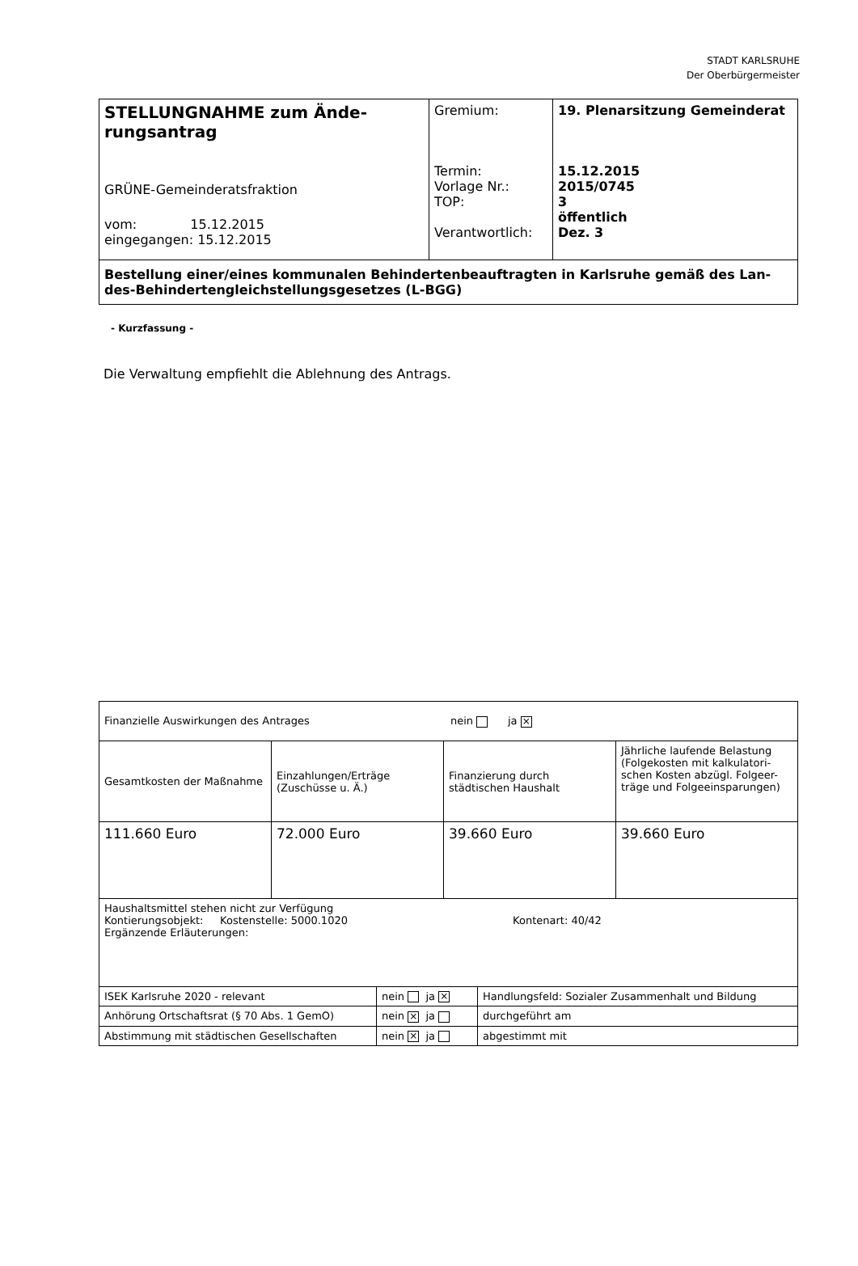STADT KARLSRUHE
Der Oberbürgermeister
| STELLUNGNAHME zum Ände- rungsantrag GRÜNE-Gemeinderatsfraktion vom: 15.12.2015 eingegangen: 15.12.2015 | Gremium: Termin: Vorlage Nr.: TOP: Verantwortlich: | 19. Plenarsitzung Gemeinderat 15.12.2015 2015/0745 3 öffentlich Dez. 3 |
| Bestellung einer/eines kommunalen Behindertenbeauftragten in Karlsruhe gemäß des Lan-des-Behindertengleichstellungsgesetzes (L-BGG) | | |
- Kurzfassung -
Die Verwaltung empfiehlt die Ablehnung des Antrags.
| Finanzielle Auswirkungen des Antrages nein ja × | | | |
| Gesamtkosten der Maßnahme | Einzahlungen/Erträge (Zuschüsse u. Ä.) | Finanzierung durch städtischen Haushalt | Jährliche laufende Belastung (Folgekosten mit kalkulatori-schen Kosten abzügl. Folgeer-träge und Folgeeinsparungen) |
| 111.660 Euro | 72.000 Euro | 39.660 Euro | 39.660 Euro |
| Haushaltsmittel stehen nicht zur Verfügung Kontierungsobjekt: Kostenstelle: 5000.1020 Kontenart: 40/42 Ergänzende Erläuterungen: | | | |
| ISEK Karlsruhe 2020 - relevant | nein ja × | Handlungsfeld: Sozialer Zusammenhalt und Bildung |
| Anhörung Ortschaftsrat (§ 70 Abs. 1 GemO) | nein × ja | durchgeführt am |
| Abstimmung mit städtischen Gesellschaften | nein × ja | abgestimmt mit |